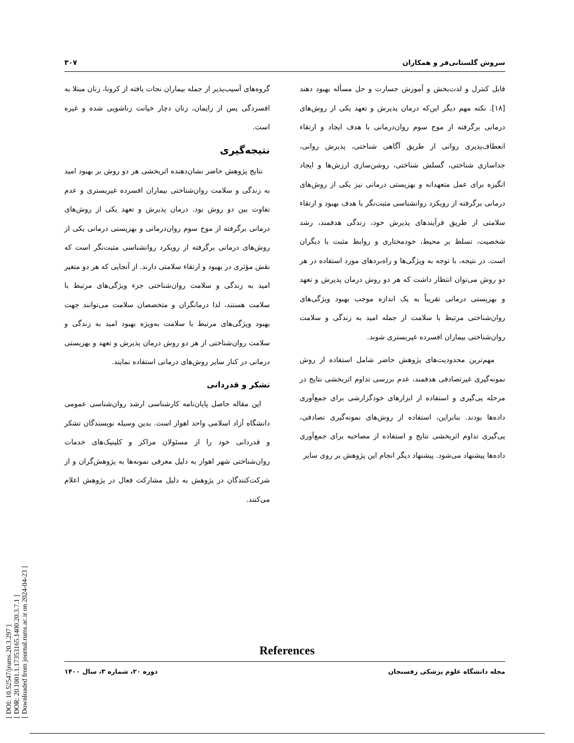[ DOI: 10.52547/jrums.20.3.297 ]
[ DOR: 20.1001.1.17353165.1400.20.3.7.1 ]
[ Downloaded from journal.rums.ac.ir on 2024-04-23 ]
سروش گلستانی‌فر و همکاران ۳۰۷
قابل کنترل و لذت‌بخش و آموزش جسارت و حل مسأله بهبود دهند [۱۸]. نکته مهم دیگر این‌که درمان پذیرش و تعهد یکی از روش‌های درمانی برگرفته از موج سوم روان‌درمانی با هدف ایجاد و ارتقاء انعطاف‌پذیری روانی از طریق آگاهی شناختی، پذیرش روانی، جداسازی شناختی، گسلش شناختی، روشن‌سازی ارزش‌ها و ایجاد انگیزه برای عمل متعهدانه و بهزیستی درمانی نیز یکی از روش‌های درمانی برگرفته از رویکرد روانشناسی مثبت‌نگر با هدف بهبود و ارتقاء سلامتی از طریق فرآیندهای پذیرش خود، زندگی هدفمند، رشد شخصیت، تسلط بر محیط، خودمختاری و روابط مثبت با دیگران است. در نتیجه، با توجه به ویژگی‌ها و راه‌بردهای مورد استفاده در هر دو روش می‌توان انتظار داشت که هر دو روش درمان پذیرش و تعهد و بهزیستی درمانی تقریباً به یک اندازه موجب بهبود ویژگی‌های روان‌شناختی مرتبط با سلامت از جمله امید به زندگی و سلامت روان‌شناختی بیماران افسرده غیربستری شوند.
مهم‌ترین محدودیت‌های پژوهش حاضر شامل استفاده از روش نمونه‌گیری غیرتصادفی هدفمند، عدم بررسی تداوم اثربخشی نتایج در مرحله پی‌گیری و استفاده از ابزارهای خودگزارشی برای جمع‌آوری داده‌ها بودند. بنابراین، استفاده از روش‌های نمونه‌گیری تصادفی، پی‌گیری تداوم اثربخشی نتایج و استفاده از مصاحبه برای جمع‌آوری داده‌ها پیشنهاد می‌شود. پیشنهاد دیگر انجام این پژوهش بر روی سایر
گروه‌های آسیب‌پذیر از جمله بیماران نجات یافته از کرونا، زنان مبتلا به افسردگی پس از زایمان، زنان دچار خیانت زناشویی شده و غیره است.
نتیجه‌گیری
نتایج پژوهش حاضر نشان‌دهنده اثربخشی هر دو روش بر بهبود امید به زندگی و سلامت روان‌شناختی بیماران افسرده غیربستری و عدم تفاوت بین دو روش بود. درمان پذیرش و تعهد یکی از روش‌های درمانی برگرفته از موج سوم روان‌درمانی و بهزیستی درمانی یکی از روش‌های درمانی برگرفته از رویکرد روانشناسی مثبت‌نگر است که نقش مؤثری در بهبود و ارتقاء سلامتی دارند. از آنجایی که هر دو متغیر امید به زندگی و سلامت روان‌شناختی جزء ویژگی‌های مرتبط با سلامت هستند، لذا درمانگران و متخصصان سلامت می‌توانند جهت بهبود ویژگی‌های مرتبط با سلامت به‌ویژه بهبود امید به زندگی و سلامت روان‌شناختی از هر دو روش درمان پذیرش و تعهد و بهزیستی درمانی در کنار سایر روش‌های درمانی استفاده نمایند.
تشکر و قدردانی
این مقاله حاصل پایان‌نامه کارشناسی ارشد روان‌شناسی عمومی دانشگاه آزاد اسلامی واحد اهواز است. بدین وسیله نویسندگان تشکر و قدردانی خود را از مسئولان مراکز و کلینیک‌های خدمات روان‌شناختی شهر اهواز به دلیل معرفی نمونه‌ها به پژوهش‌گران و از شرکت‌کنندگان در پژوهش به دلیل مشارکت فعال در پژوهش اعلام می‌کنند.
References
مجله دانشگاه علوم پزشکی رفسنجان دوره ۲۰، شماره ۳، سال ۱۴۰۰